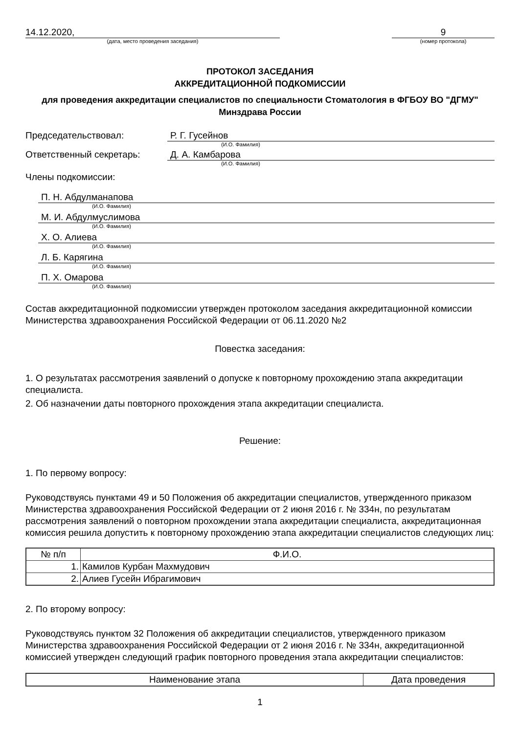14.12.2020,
(дата, место проведения заседания)
9
(номер протокола)
ПРОТОКОЛ ЗАСЕДАНИЯ
АККРЕДИТАЦИОННОЙ ПОДКОМИССИИ
для проведения аккредитации специалистов по специальности Стоматология в ФГБОУ ВО "ДГМУ" Минздрава России
Председательствовал: Р. Г. Гусейнов
(И.О. Фамилия)
Ответственный секретарь: Д. А. Камбарова
(И.О. Фамилия)
Члены подкомиссии:
П. Н. Абдулманапова
(И.О. Фамилия)
М. И. Абдулмуслимова
(И.О. Фамилия)
Х. О. Алиева
(И.О. Фамилия)
Л. Б. Карягина
(И.О. Фамилия)
П. Х. Омарова
(И.О. Фамилия)
Состав аккредитационной подкомиссии утвержден протоколом заседания аккредитационной комиссии Министерства здравоохранения Российской Федерации от 06.11.2020 №2
Повестка заседания:
1. О результатах рассмотрения заявлений о допуске к повторному прохождению этапа аккредитации специалиста.
2. Об назначении даты повторного прохождения этапа аккредитации специалиста.
Решение:
1. По первому вопросу:
Руководствуясь пунктами 49 и 50 Положения об аккредитации специалистов, утвержденного приказом Министерства здравоохранения Российской Федерации от 2 июня 2016 г. № 334н, по результатам рассмотрения заявлений о повторном прохождении этапа аккредитации специалиста, аккредитационная комиссия решила допустить к повторному прохождению этапа аккредитации специалистов следующих лиц:
| № п/п | Ф.И.О. |
| --- | --- |
| 1. | Камилов Курбан Махмудович |
| 2. | Алиев Гусейн Ибрагимович |
2. По второму вопросу:
Руководствуясь пунктом 32 Положения об аккредитации специалистов, утвержденного приказом Министерства здравоохранения Российской Федерации от 2 июня 2016 г. № 334н, аккредитационной комиссией утвержден следующий график повторного проведения этапа аккредитации специалистов:
| Наименование этапа | Дата проведения |
| --- | --- |
1